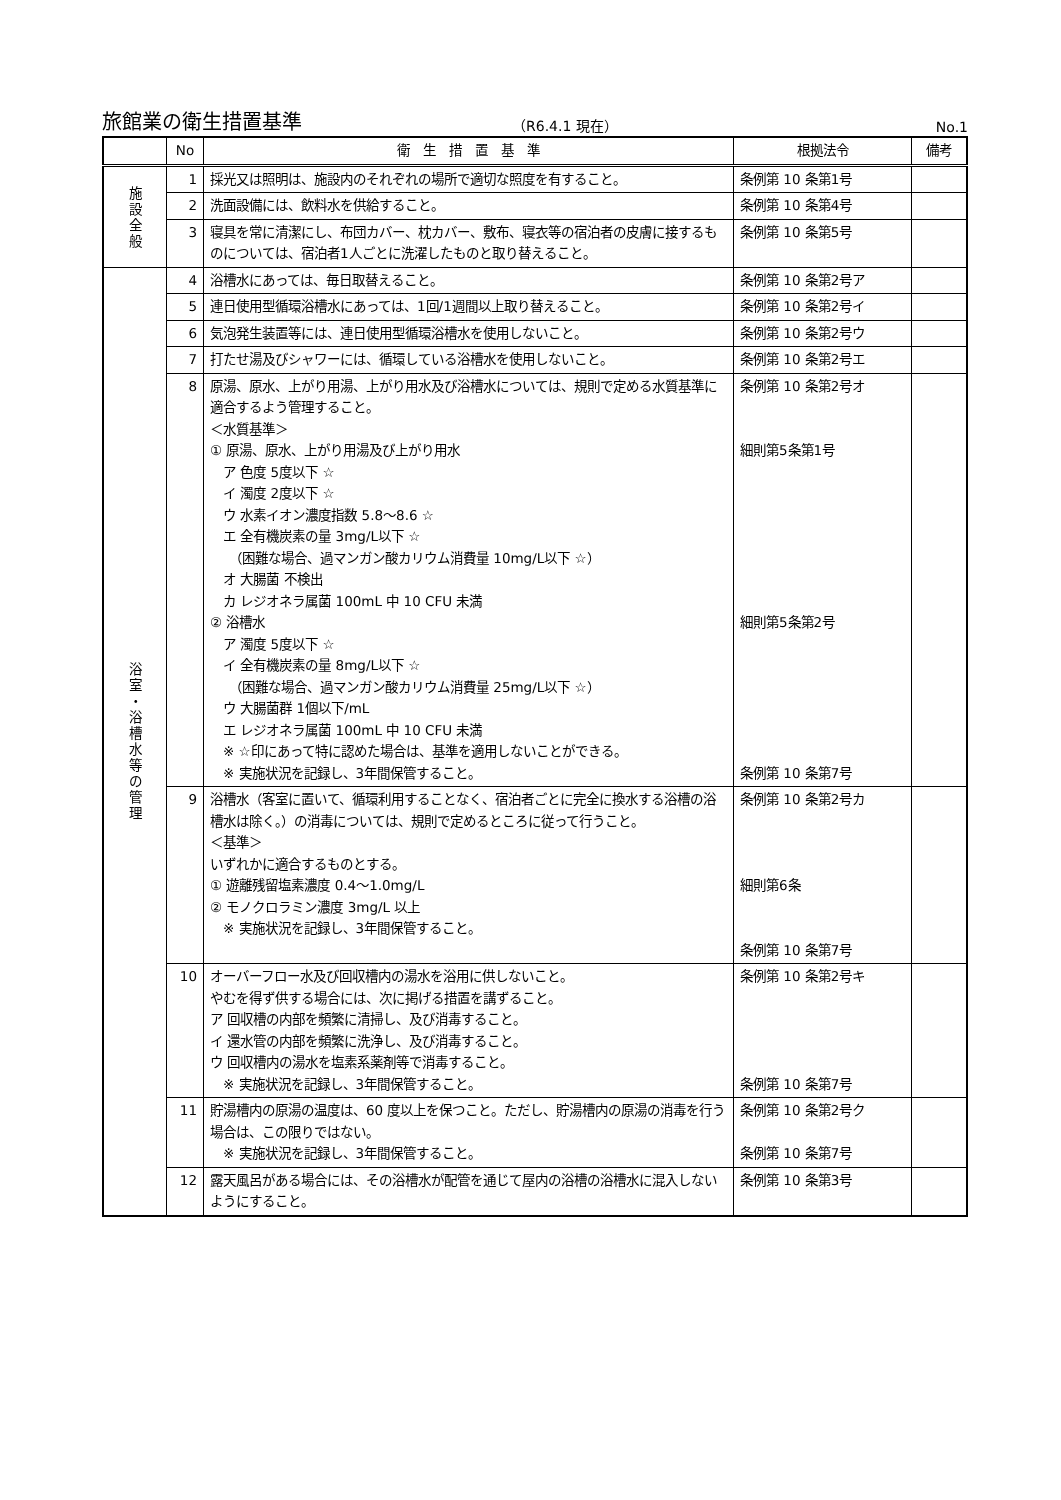旅館業の衛生措置基準 （R6.4.1 現在） No.1
| | No | 衛 生 措 置 基 準 | 根拠法令 | 備考 |
| --- | --- | --- | --- | --- |
| 施 設 全 般 | 1 | 採光又は照明は、施設内のそれぞれの場所で適切な照度を有すること。 | 条例第 10 条第1号 | |
| | 2 | 洗面設備には、飲料水を供給すること。 | 条例第 10 条第4号 | |
| | 3 | 寝具を常に清潔にし、布団カバー、枕カバー、敷布、寝衣等の宿泊者の皮膚に接するものについては、宿泊者1人ごとに洗濯したものと取り替えること。 | 条例第 10 条第5号 | |
| 浴 室 ・ 浴 槽 水 等 の 管 理 | 4 | 浴槽水にあっては、毎日取替えること。 | 条例第 10 条第2号ア | |
| | 5 | 連日使用型循環浴槽水にあっては、1回/1週間以上取り替えること。 | 条例第 10 条第2号イ | |
| | 6 | 気泡発生装置等には、連日使用型循環浴槽水を使用しないこと。 | 条例第 10 条第2号ウ | |
| | 7 | 打たせ湯及びシャワーには、循環している浴槽水を使用しないこと。 | 条例第 10 条第2号エ | |
| | 8 | 原湯、原水、上がり用湯、上がり用水及び浴槽水については、規則で定める水質基準に適合するよう管理すること。 ＜水質基準＞ ① 原湯、原水、上がり用湯及び上がり用水 ア 色度 5度以下 ☆ イ 濁度 2度以下 ☆ ウ 水素イオン濃度指数 5.8～8.6 ☆ エ 全有機炭素の量 3mg/L以下 ☆ （困難な場合、過マンガン酸カリウム消費量 10mg/L以下 ☆） オ 大腸菌 不検出 カ レジオネラ属菌 100mL 中 10 CFU 未満 ② 浴槽水 ア 濁度 5度以下 ☆ イ 全有機炭素の量 8mg/L以下 ☆ （困難な場合、過マンガン酸カリウム消費量 25mg/L以下 ☆） ウ 大腸菌群 1個以下/mL エ レジオネラ属菌 100mL 中 10 CFU 未満 ※ ☆印にあって特に認めた場合は、基準を適用しないことができる。 ※ 実施状況を記録し、3年間保管すること。 | 条例第 10 条第2号オ 細則第5条第1号 細則第5条第2号 条例第 10 条第7号 | |
| | 9 | 浴槽水（客室に置いて、循環利用することなく、宿泊者ごとに完全に換水する浴槽の浴槽水は除く。）の消毒については、規則で定めるところに従って行うこと。 ＜基準＞ いずれかに適合するものとする。 ① 遊離残留塩素濃度 0.4～1.0mg/L ② モノクロラミン濃度 3mg/L 以上 ※ 実施状況を記録し、3年間保管すること。 | 条例第 10 条第2号カ 細則第6条 条例第 10 条第7号 | |
| | 10 | オーバーフロー水及び回収槽内の湯水を浴用に供しないこと。 やむを得ず供する場合には、次に掲げる措置を講ずること。 ア 回収槽の内部を頻繁に清掃し、及び消毒すること。 イ 還水管の内部を頻繁に洗浄し、及び消毒すること。 ウ 回収槽内の湯水を塩素系薬剤等で消毒すること。 ※ 実施状況を記録し、3年間保管すること。 | 条例第 10 条第2号キ 条例第 10 条第7号 | |
| | 11 | 貯湯槽内の原湯の温度は、60 度以上を保つこと。ただし、貯湯槽内の原湯の消毒を行う場合は、この限りではない。 ※ 実施状況を記録し、3年間保管すること。 | 条例第 10 条第2号ク 条例第 10 条第7号 | |
| | 12 | 露天風呂がある場合には、その浴槽水が配管を通じて屋内の浴槽の浴槽水に混入しないようにすること。 | 条例第 10 条第3号 | |